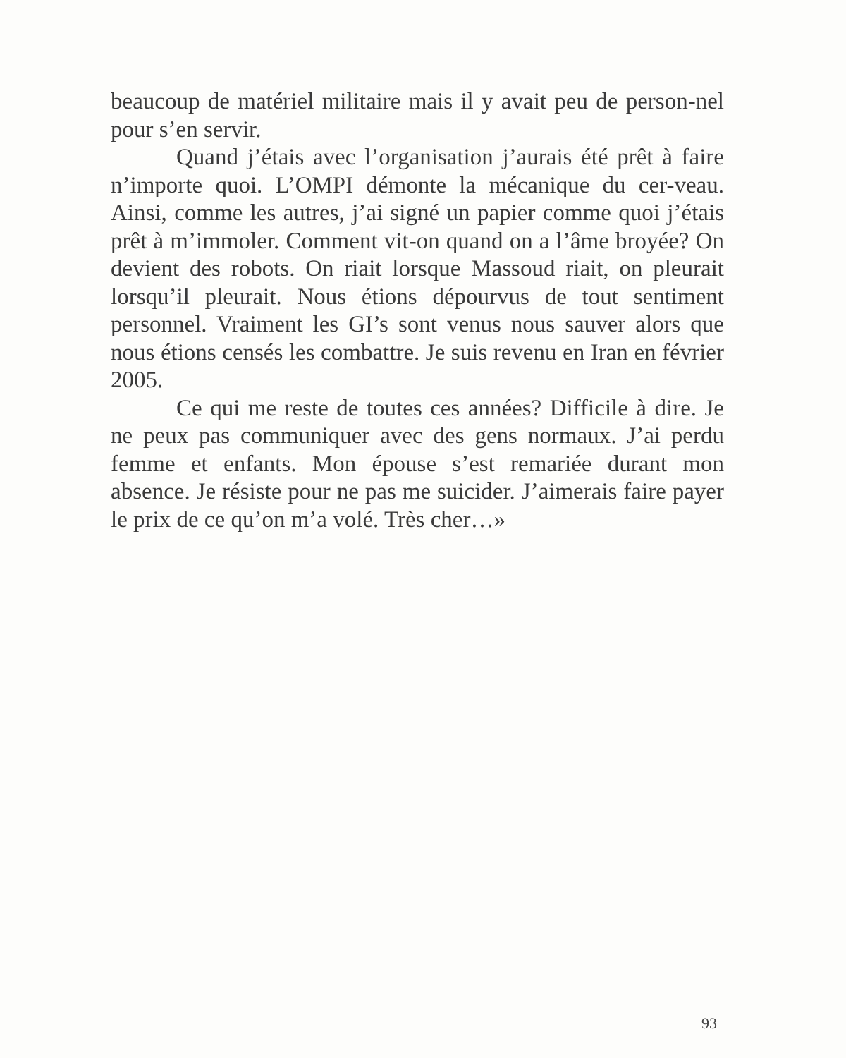beaucoup de matériel militaire mais il y avait peu de person-nel pour s’en servir.
Quand j’étais avec l’organisation j’aurais été prêt à faire n’importe quoi. L’OMPI démonte la mécanique du cer-veau. Ainsi, comme les autres, j’ai signé un papier comme quoi j’étais prêt à m’immoler. Comment vit-on quand on a l’âme broyée? On devient des robots. On riait lorsque Massoud riait, on pleurait lorsqu’il pleurait. Nous étions dépourvus de tout sentiment personnel. Vraiment les GI’s sont venus nous sauver alors que nous étions censés les combattre. Je suis revenu en Iran en février 2005.
Ce qui me reste de toutes ces années? Difficile à dire. Je ne peux pas communiquer avec des gens normaux. J’ai perdu femme et enfants. Mon épouse s’est remariée durant mon absence. Je résiste pour ne pas me suicider. J’aimerais faire payer le prix de ce qu’on m’a volé. Très cher…»
93